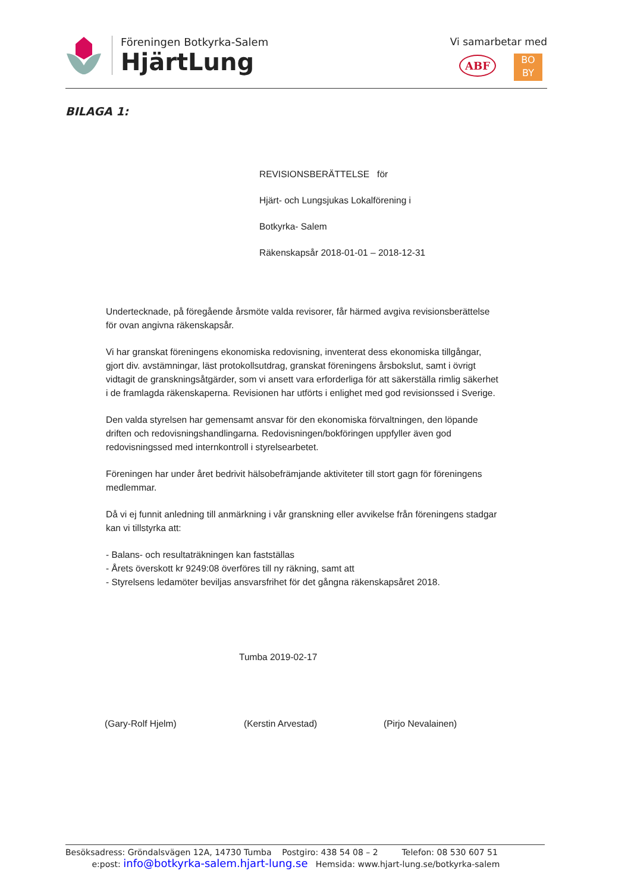Föreningen Botkyrka-Salem
HjärtLung
Vi samarbetar med
ABF BO
BY
BILAGA 1:
REVISIONSBERÄTTELSE för
Hjärt- och Lungsjukas Lokalförening i
Botkyrka- Salem
Räkenskapsår 2018-01-01 – 2018-12-31
Undertecknade, på föregående årsmöte valda revisorer, får härmed avgiva revisionsberättelse för ovan angivna räkenskapsår.
Vi har granskat föreningens ekonomiska redovisning, inventerat dess ekonomiska tillgångar, gjort div. avstämningar, läst protokollsutdrag, granskat föreningens årsbokslut, samt i övrigt
vidtagit de granskningsåtgärder, som vi ansett vara erforderliga för att säkerställa rimlig säkerhet i de framlagda räkenskaperna. Revisionen har utförts i enlighet med god revisionssed i Sverige.
Den valda styrelsen har gemensamt ansvar för den ekonomiska förvaltningen, den löpande driften och redovisningshandlingarna. Redovisningen/bokföringen uppfyller även god redovisningssed med internkontroll i styrelsearbetet.
Föreningen har under året bedrivit hälsobefrämjande aktiviteter till stort gagn för föreningens
medlemmar.
Då vi ej funnit anledning till anmärkning i vår granskning eller avvikelse från föreningens stadgar kan vi tillstyrka att:
- Balans- och resultaträkningen kan fastställas
- Årets överskott kr 9249:08 överföres till ny räkning, samt att
- Styrelsens ledamöter beviljas ansvarsfrihet för det gångna räkenskapsåret 2018.
Tumba 2019-02-17
(Gary-Rolf Hjelm) (Kerstin Arvestad) (Pirjo Nevalainen)
Besöksadress: Gröndalsvägen 12A, 14730 Tumba Postgiro: 438 54 08 – 2 Telefon: 08 530 607 51
e:post: info@botkyrka-salem.hjart-lung.se Hemsida: www.hjart-lung.se/botkyrka-salem